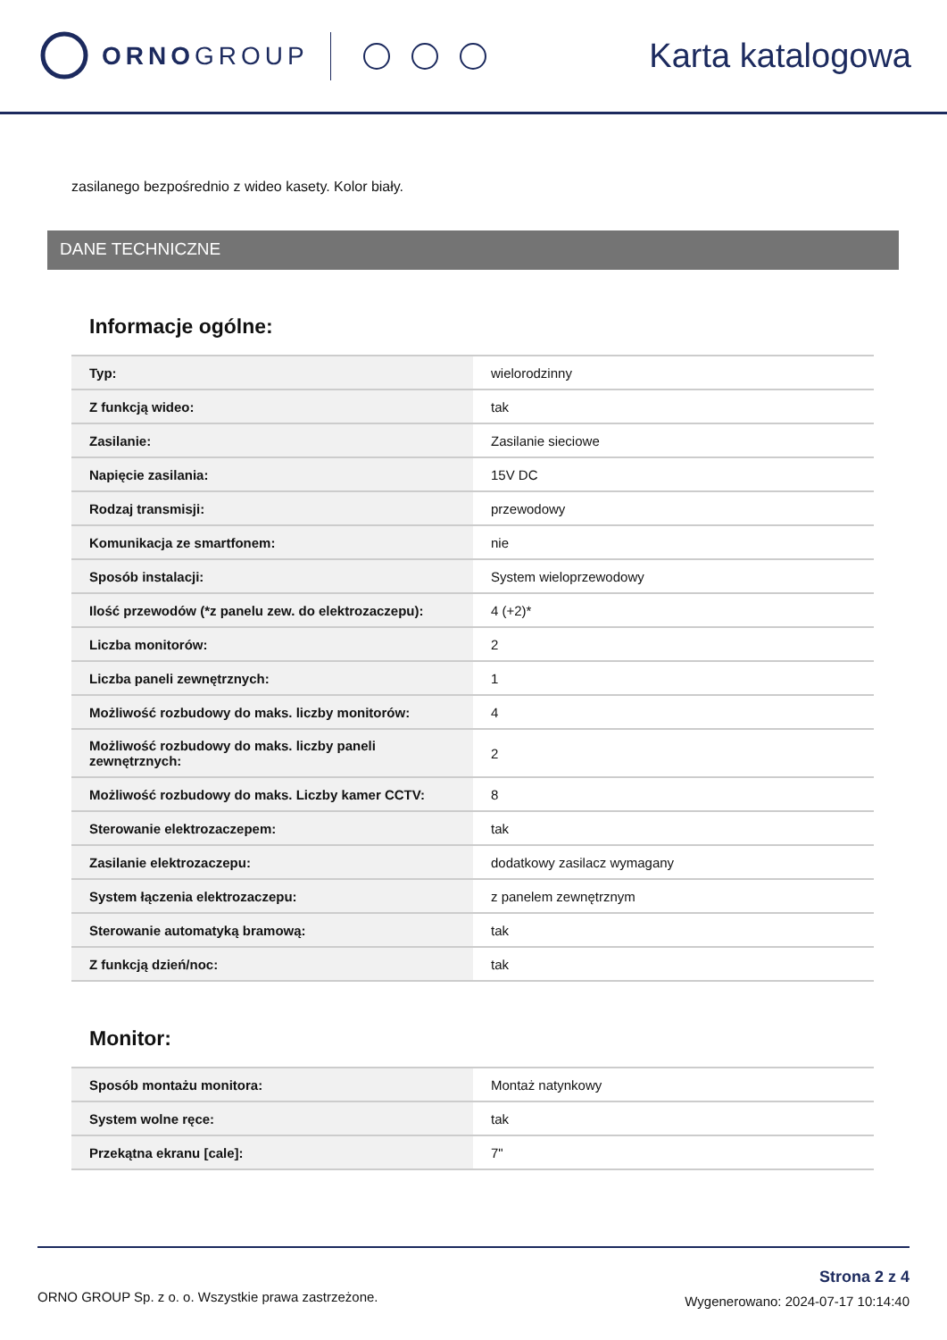ORNO GROUP
Karta katalogowa
zasilanego bezpośrednio z wideo kasety. Kolor biały.
DANE TECHNICZNE
Informacje ogólne:
| Typ: | wielorodzinny |
| Z funkcją wideo: | tak |
| Zasilanie: | Zasilanie sieciowe |
| Napięcie zasilania: | 15V DC |
| Rodzaj transmisji: | przewodowy |
| Komunikacja ze smartfonem: | nie |
| Sposób instalacji: | System wieloprzewodowy |
| Ilość przewodów (*z panelu zew. do elektrozaczepu): | 4 (+2)* |
| Liczba monitorów: | 2 |
| Liczba paneli zewnętrznych: | 1 |
| Możliwość rozbudowy do maks. liczby monitorów: | 4 |
| Możliwość rozbudowy do maks. liczby paneli zewnętrznych: | 2 |
| Możliwość rozbudowy do maks. Liczby kamer CCTV: | 8 |
| Sterowanie elektrozaczepem: | tak |
| Zasilanie elektrozaczepu: | dodatkowy zasilacz wymagany |
| System łączenia elektrozaczepu: | z panelem zewnętrznym |
| Sterowanie automatyką bramową: | tak |
| Z funkcją dzień/noc: | tak |
Monitor:
| Sposób montażu monitora: | Montaż natynkowy |
| System wolne ręce: | tak |
| Przekątna ekranu [cale]: | 7" |
ORNO GROUP Sp. z o. o. Wszystkie prawa zastrzeżone.
Strona 2 z 4
Wygenerowano: 2024-07-17 10:14:40